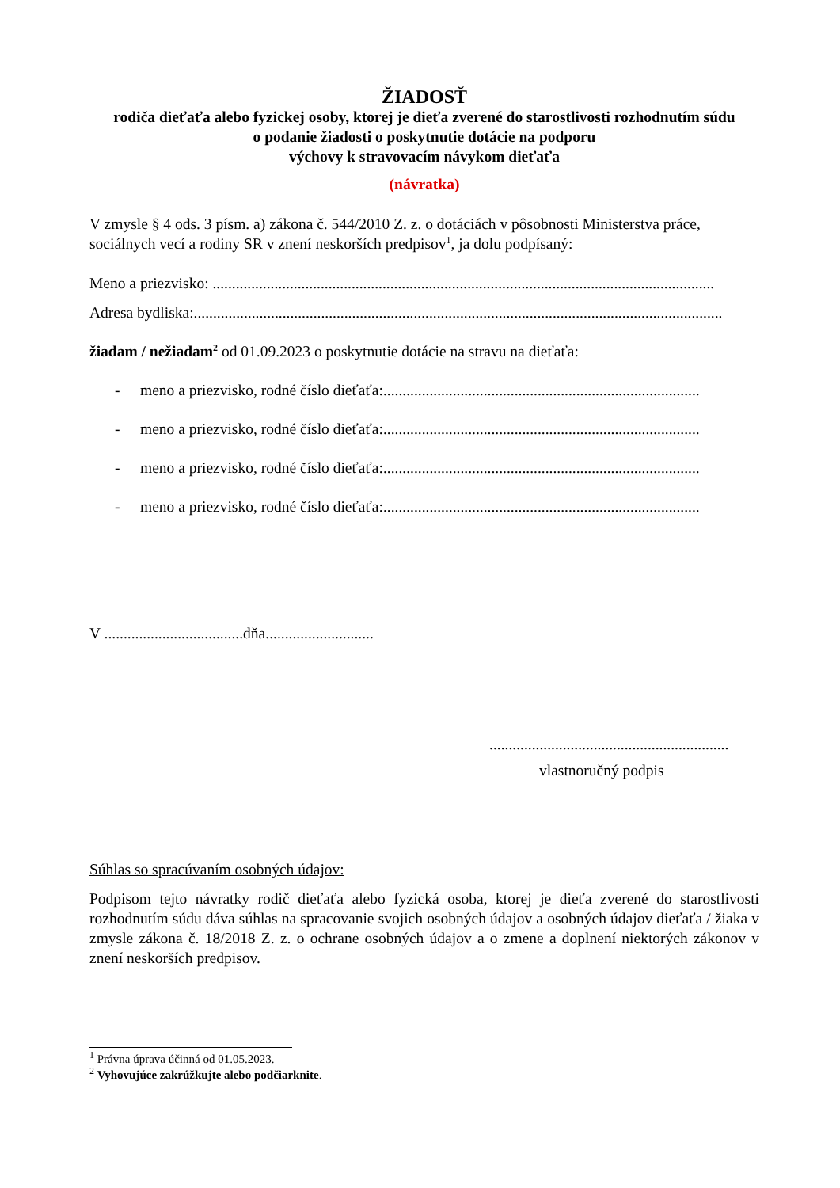ŽIADOSŤ
rodiča dieťaťa alebo fyzickej osoby, ktorej je dieťa zverené do starostlivosti rozhodnutím súdu
o podanie žiadosti o poskytnutie dotácie na podporu
výchovy k stravovacím návykom dieťaťa
(návratka)
V zmysle § 4 ods. 3 písm. a) zákona č. 544/2010 Z. z. o dotáciách v pôsobnosti Ministerstva práce, sociálnych vecí a rodiny SR v znení neskorších predpisov<sup>1</sup>, ja dolu podpísaný:
Meno a priezvisko: ..................................................................................................................................
Adresa bydliska:.........................................................................................................................................
žiadam / nežiadam<sup>2</sup> od 01.09.2023 o poskytnutie dotácie na stravu na dieťaťa:
- meno a priezvisko, rodné číslo dieťaťa:..................................................................................
- meno a priezvisko, rodné číslo dieťaťa:..................................................................................
- meno a priezvisko, rodné číslo dieťaťa:..................................................................................
- meno a priezvisko, rodné číslo dieťaťa:..................................................................................
V ....................................dňa............................
..............................................................
vlastnoručný podpis
Súhlas so spracúvaním osobných údajov:
Podpisom tejto návratky rodič dieťaťa alebo fyzická osoba, ktorej je dieťa zverené do starostlivosti rozhodnutím súdu dáva súhlas na spracovanie svojich osobných údajov a osobných údajov dieťaťa / žiaka v zmysle zákona č. 18/2018 Z. z. o ochrane osobných údajov a o zmene a doplnení niektorých zákonov v znení neskorších predpisov.
<sup>1</sup> Právna úprava účinná od 01.05.2023.
<sup>2</sup> Vyhovujúce zakrúžkujte alebo podčiarknite.